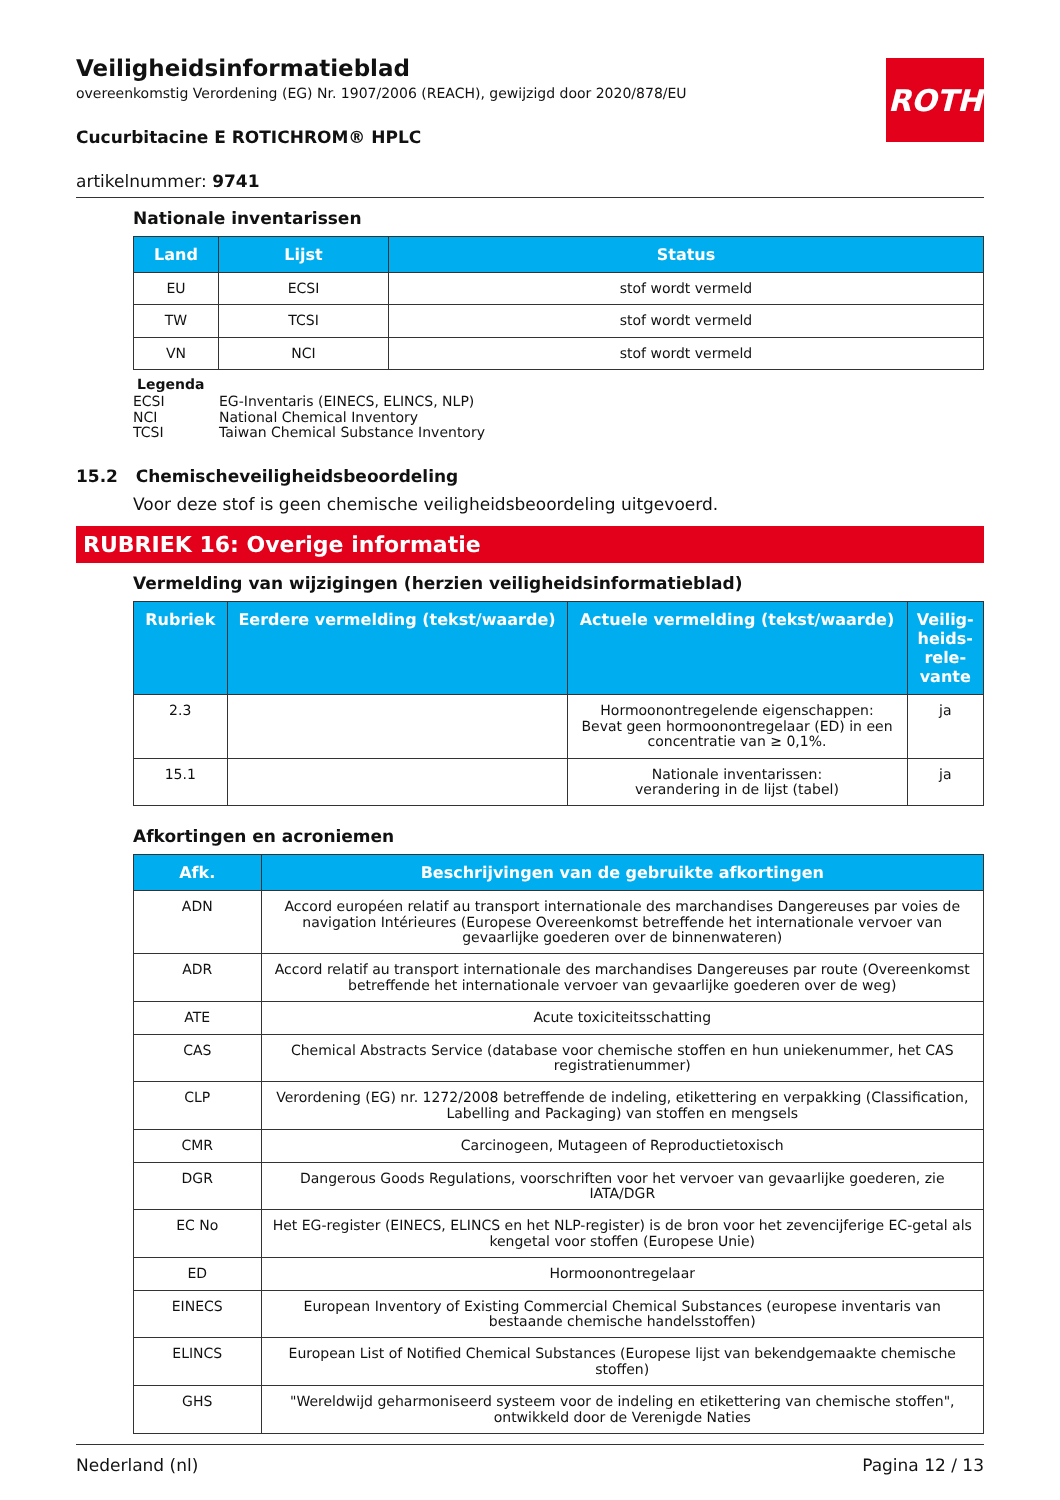ROTH
Veiligheidsinformatieblad
overeenkomstig Verordening (EG) Nr. 1907/2006 (REACH), gewijzigd door 2020/878/EU
Cucurbitacine E ROTICHROM® HPLC
artikelnummer: 9741
Nationale inventarissen
| Land | Lijst | Status |
| --- | --- | --- |
| EU | ECSI | stof wordt vermeld |
| TW | TCSI | stof wordt vermeld |
| VN | NCI | stof wordt vermeld |
Legenda
| ECSI | EG-Inventaris (EINECS, ELINCS, NLP) |
| NCI | National Chemical Inventory |
| TCSI | Taiwan Chemical Substance Inventory |
15.2 Chemischeveiligheidsbeoordeling
Voor deze stof is geen chemische veiligheidsbeoordeling uitgevoerd.
RUBRIEK 16: Overige informatie
Vermelding van wijzigingen (herzien veiligheidsinformatieblad)
| Rubriek | Eerdere vermelding (tekst/waarde) | Actuele vermelding (tekst/waarde) | Veilig-heids-rele-vante |
| --- | --- | --- | --- |
| 2.3 | | Hormoonontregelende eigenschappen: Bevat geen hormoonontregelaar (ED) in een concentratie van ≥ 0,1%. | ja |
| 15.1 | | Nationale inventarissen: verandering in de lijst (tabel) | ja |
Afkortingen en acroniemen
| Afk. | Beschrijvingen van de gebruikte afkortingen |
| --- | --- |
| ADN | Accord européen relatif au transport internationale des marchandises Dangereuses par voies de navigation Intérieures (Europese Overeenkomst betreffende het internationale vervoer van gevaarlijke goederen over de binnenwateren) |
| ADR | Accord relatif au transport internationale des marchandises Dangereuses par route (Overeenkomst betreffende het internationale vervoer van gevaarlijke goederen over de weg) |
| ATE | Acute toxiciteitsschatting |
| CAS | Chemical Abstracts Service (database voor chemische stoffen en hun uniekenummer, het CAS registratienummer) |
| CLP | Verordening (EG) nr. 1272/2008 betreffende de indeling, etikettering en verpakking (Classification, Labelling and Packaging) van stoffen en mengsels |
| CMR | Carcinogeen, Mutageen of Reproductietoxisch |
| DGR | Dangerous Goods Regulations, voorschriften voor het vervoer van gevaarlijke goederen, zie IATA/DGR |
| EC No | Het EG-register (EINECS, ELINCS en het NLP-register) is de bron voor het zevencijferige EC-getal als kengetal voor stoffen (Europese Unie) |
| ED | Hormoonontregelaar |
| EINECS | European Inventory of Existing Commercial Chemical Substances (europese inventaris van bestaande chemische handelsstoffen) |
| ELINCS | European List of Notified Chemical Substances (Europese lijst van bekendgemaakte chemische stoffen) |
| GHS | "Wereldwijd geharmoniseerd systeem voor de indeling en etikettering van chemische stoffen", ontwikkeld door de Verenigde Naties |
Nederland (nl) Pagina 12 / 13